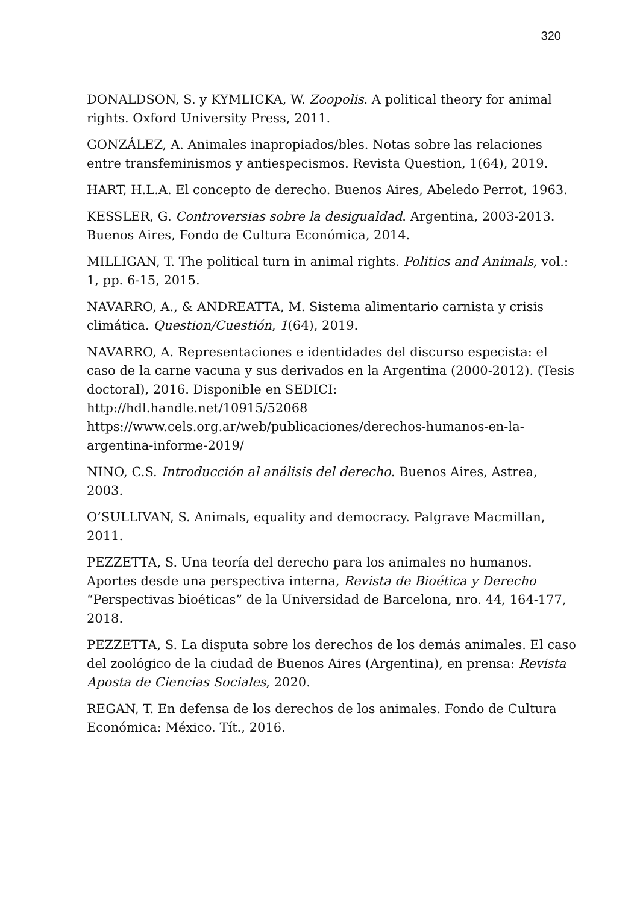320
DONALDSON, S. y KYMLICKA, W. Zoopolis. A political theory for animal rights. Oxford University Press, 2011.
GONZÁLEZ, A. Animales inapropiados/bles. Notas sobre las relaciones entre transfeminismos y antiespecismos. Revista Question, 1(64), 2019.
HART, H.L.A. El concepto de derecho. Buenos Aires, Abeledo Perrot, 1963.
KESSLER, G. Controversias sobre la desigualdad. Argentina, 2003-2013. Buenos Aires, Fondo de Cultura Económica, 2014.
MILLIGAN, T. The political turn in animal rights. Politics and Animals, vol.: 1, pp. 6-15, 2015.
NAVARRO, A., & ANDREATTA, M. Sistema alimentario carnista y crisis climática. Question/Cuestión, 1(64), 2019.
NAVARRO, A. Representaciones e identidades del discurso especista: el caso de la carne vacuna y sus derivados en la Argentina (2000-2012). (Tesis doctoral), 2016. Disponible en SEDICI:
http://hdl.handle.net/10915/52068
https://www.cels.org.ar/web/publicaciones/derechos-humanos-en-la-argentina-informe-2019/
NINO, C.S. Introducción al análisis del derecho. Buenos Aires, Astrea, 2003.
O’SULLIVAN, S. Animals, equality and democracy. Palgrave Macmillan, 2011.
PEZZETTA, S. Una teoría del derecho para los animales no humanos. Aportes desde una perspectiva interna, Revista de Bioética y Derecho “Perspectivas bioéticas” de la Universidad de Barcelona, nro. 44, 164-177, 2018.
PEZZETTA, S. La disputa sobre los derechos de los demás animales. El caso del zoológico de la ciudad de Buenos Aires (Argentina), en prensa: Revista Aposta de Ciencias Sociales, 2020.
REGAN, T. En defensa de los derechos de los animales. Fondo de Cultura Económica: México. Tít., 2016.